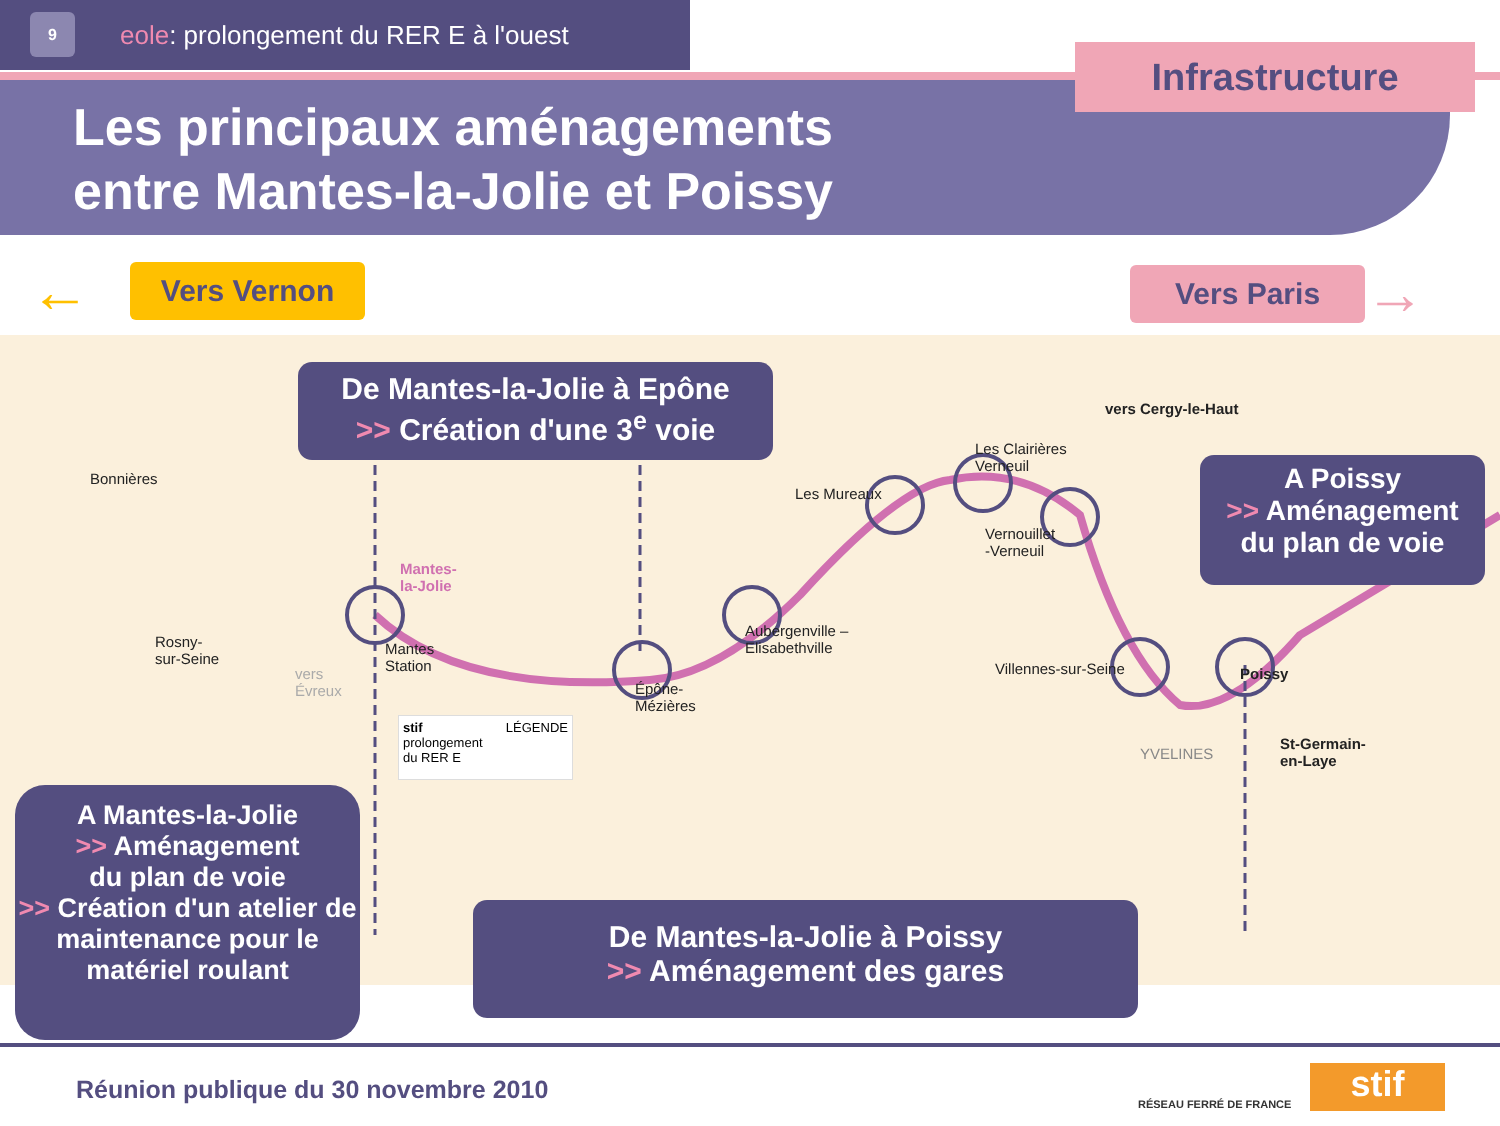9
eole: prolongement du RER E à l'ouest
Infrastructure
Les principaux aménagements
entre Mantes-la-Jolie et Poissy
Vers Vernon
← Vers Paris
→
De Mantes-la-Jolie à Epône
>> Création d'une 3<sup>e</sup> voie
A Poissy
>> Aménagement
du plan de voie
A Mantes-la-Jolie
>> Aménagement
du plan de voie
>> Création d'un atelier de maintenance pour le matériel roulant
De Mantes-la-Jolie à Poissy
>> Aménagement des gares
Bonnières
Rosny-
sur-Seine
Mantes-
la-Jolie
Mantes
Station
Épône-
Mézières
Aubergenville –
Elisabethville
Les Mureaux
Les Clairières
Verneuil
Vernouillet
-Verneuil
Villennes-sur-Seine Poissy
vers Cergy-le-Haut
YVELINES
St-Germain-
en-Laye
vers
Évreux
stif LÉGENDE
prolongement
du RER E
Réunion publique du 30 novembre 2010
RÉSEAU FERRÉ DE FRANCE stif